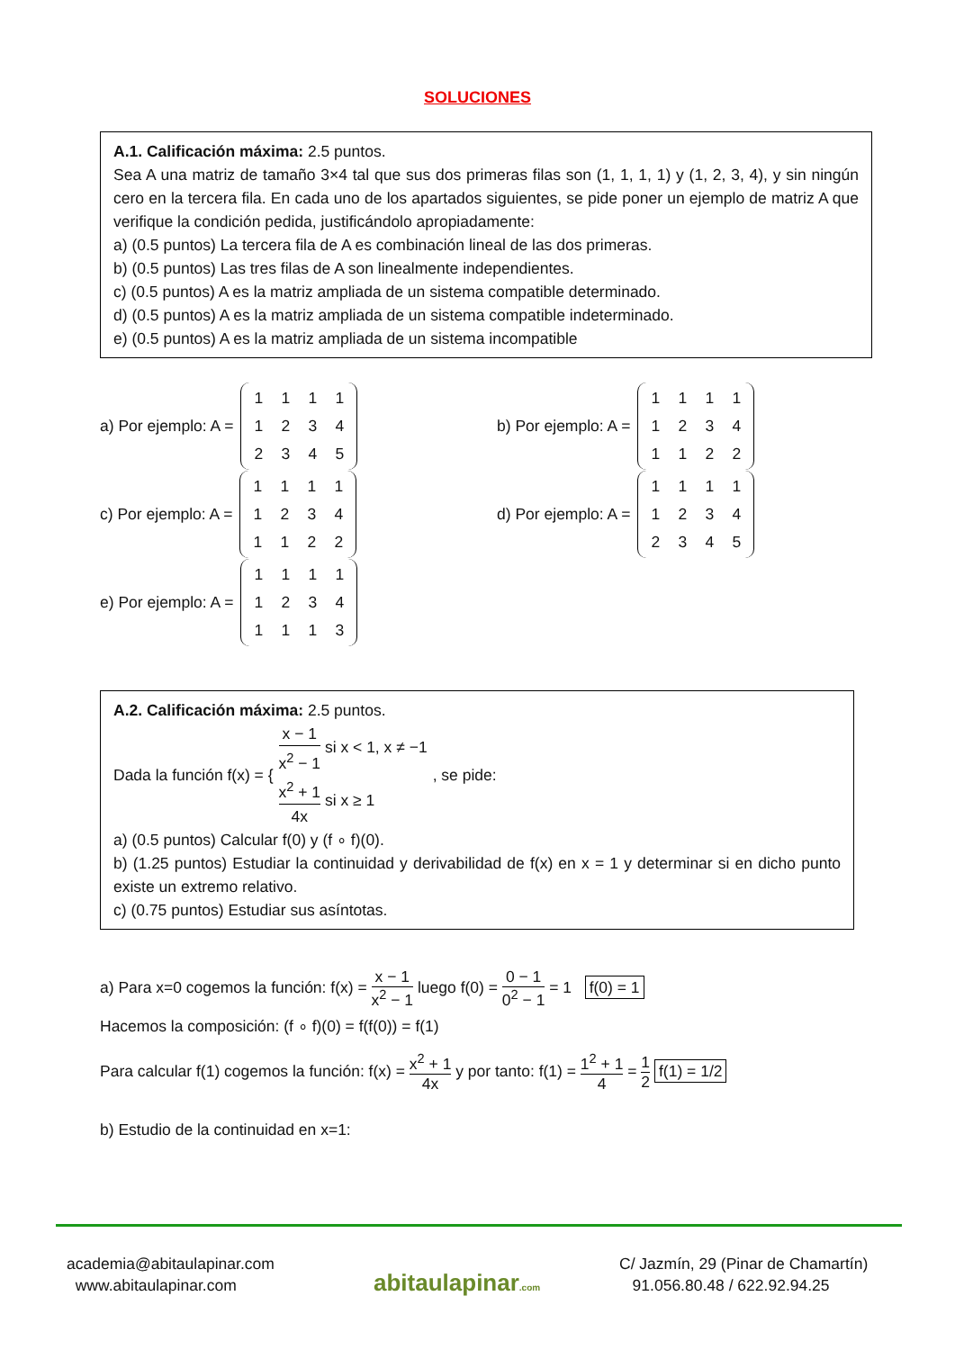SOLUCIONES
A.1. Calificación máxima: 2.5 puntos.
Sea A una matriz de tamaño 3×4 tal que sus dos primeras filas son (1, 1, 1, 1) y (1, 2, 3, 4), y sin ningún cero en la tercera fila. En cada uno de los apartados siguientes, se pide poner un ejemplo de matriz A que verifique la condición pedida, justificándolo apropiadamente:
a) (0.5 puntos) La tercera fila de A es combinación lineal de las dos primeras.
b) (0.5 puntos) Las tres filas de A son linealmente independientes.
c) (0.5 puntos) A es la matriz ampliada de un sistema compatible determinado.
d) (0.5 puntos) A es la matriz ampliada de un sistema compatible indeterminado.
e) (0.5 puntos) A es la matriz ampliada de un sistema incompatible
a) Por ejemplo: A = 111112342345
b) Por ejemplo: A = 111112341122
c) Por ejemplo: A = 111112341122
d) Por ejemplo: A = 111112342345
e) Por ejemplo: A = 111112341113
A.2. Calificación máxima: 2.5 puntos.
Dada la función f(x) = {
x − 1 x<sup>2</sup> − 1 si x < 1, x ≠ −1
x<sup>2</sup> + 1 4x si x ≥ 1
, se pide:
a) (0.5 puntos) Calcular f(0) y (f ∘ f)(0).
b) (1.25 puntos) Estudiar la continuidad y derivabilidad de f(x) en x = 1 y determinar si en dicho punto existe un extremo relativo.
c) (0.75 puntos) Estudiar sus asíntotas.
a) Para x=0 cogemos la función: f(x) = x − 1 x<sup>2</sup> − 1 luego f(0) = 0 − 1 0<sup>2</sup> − 1 = 1 f(0) = 1
Hacemos la composición: (f ∘ f)(0) = f(f(0)) = f(1)
Para calcular f(1) cogemos la función: f(x) = x<sup>2</sup> + 1 4x y por tanto: f(1) = 1<sup>2</sup> + 1 4 = 1 2 f(1) = 1/2
b) Estudio de la continuidad en x=1:
academia@abitaulapinar.com
www.abitaulapinar.com
abitaulapinar.com
C/ Jazmín, 29 (Pinar de Chamartín)
91.056.80.48 / 622.92.94.25